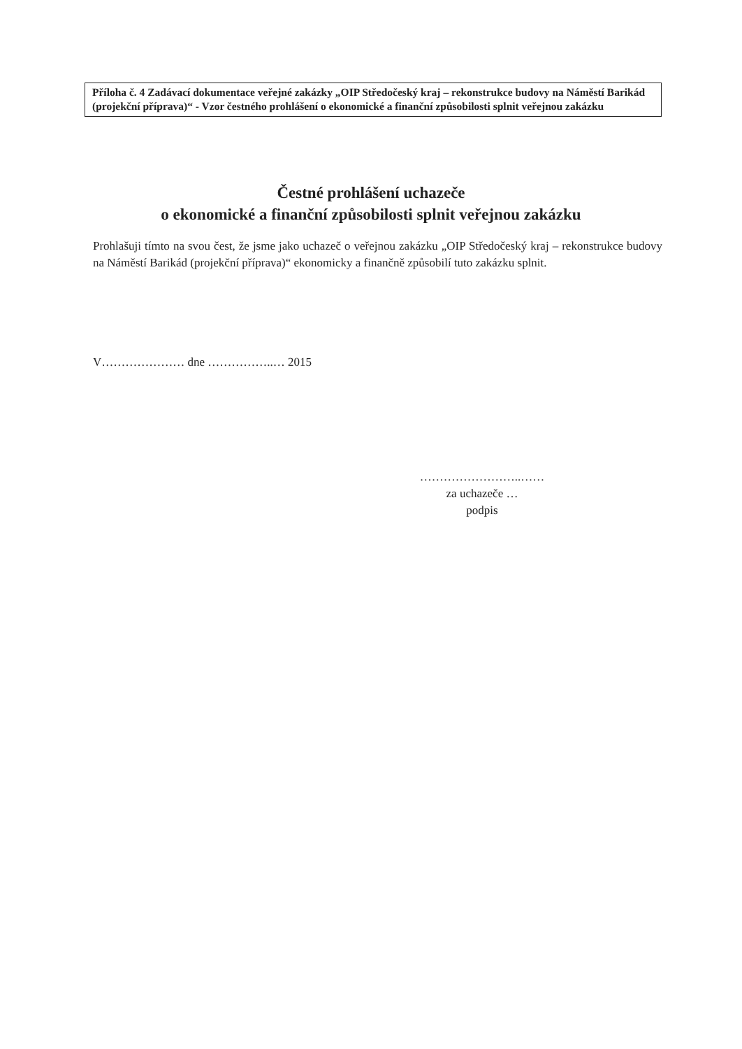Příloha č. 4 Zadávací dokumentace veřejné zakázky „OIP Středočeský kraj – rekonstrukce budovy na Náměstí Barikád (projekční příprava)“ - Vzor čestného prohlášení o ekonomické a finanční způsobilosti splnit veřejnou zakázku
Čestné prohlášení uchazeče
o ekonomické a finanční způsobilosti splnit veřejnou zakázku
Prohlašuji tímto na svou čest, že jsme jako uchazeč o veřejnou zakázku „OIP Středočeský kraj – rekonstrukce budovy na Náměstí Barikád (projekční příprava)“ ekonomicky a finančně způsobilí tuto zakázku splnit.
V………………… dne ……………..… 2015
……………………..……
za uchazeče …
podpis